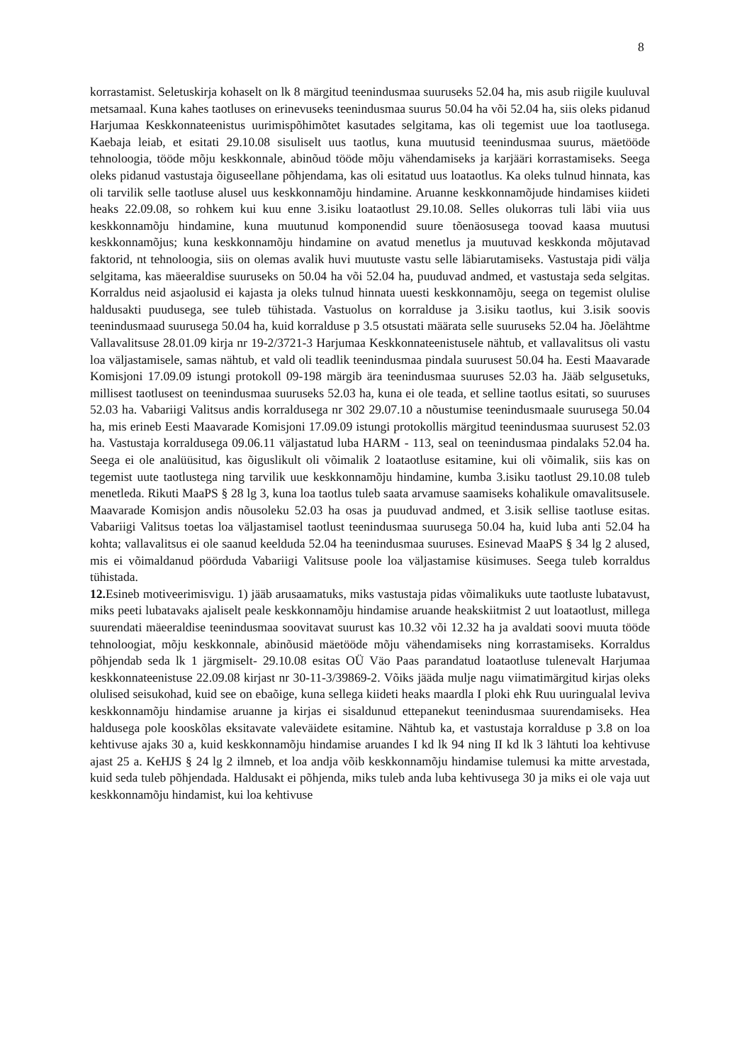8
korrastamist. Seletuskirja kohaselt on lk 8 märgitud teenindusmaa suuruseks 52.04 ha, mis asub riigile kuuluval metsamaal. Kuna kahes taotluses on erinevuseks teenindusmaa suurus 50.04 ha või 52.04 ha, siis oleks pidanud Harjumaa Keskkonnateenistus uurimispõhimõtet kasutades selgitama, kas oli tegemist uue loa taotlusega. Kaebaja leiab, et esitati 29.10.08 sisuliselt uus taotlus, kuna muutusid teenindusmaa suurus, mäetööde tehnoloogia, tööde mõju keskkonnale, abinõud tööde mõju vähendamiseks ja karjääri korrastamiseks. Seega oleks pidanud vastustaja õiguseellane põhjendama, kas oli esitatud uus loataotlus. Ka oleks tulnud hinnata, kas oli tarvilik selle taotluse alusel uus keskkonnamõju hindamine. Aruanne keskkonnamõjude hindamises kiideti heaks 22.09.08, so rohkem kui kuu enne 3.isiku loataotlust 29.10.08. Selles olukorras tuli läbi viia uus keskkonnamõju hindamine, kuna muutunud komponendid suure tõenäosusega toovad kaasa muutusi keskkonnamõjus; kuna keskkonnamõju hindamine on avatud menetlus ja muutuvad keskkonda mõjutavad faktorid, nt tehnoloogia, siis on olemas avalik huvi muutuste vastu selle läbiarutamiseks. Vastustaja pidi välja selgitama, kas mäeeraldise suuruseks on 50.04 ha või 52.04 ha, puuduvad andmed, et vastustaja seda selgitas. Korraldus neid asjaolusid ei kajasta ja oleks tulnud hinnata uuesti keskkonnamõju, seega on tegemist olulise haldusakti puudusega, see tuleb tühistada. Vastuolus on korralduse ja 3.isiku taotlus, kui 3.isik soovis teenindusmaad suurusega 50.04 ha, kuid korralduse p 3.5 otsustati määrata selle suuruseks 52.04 ha. Jõelähtme Vallavalitsuse 28.01.09 kirja nr 19-2/3721-3 Harjumaa Keskkonnateenistusele nähtub, et vallavalitsus oli vastu loa väljastamisele, samas nähtub, et vald oli teadlik teenindusmaa pindala suurusest 50.04 ha. Eesti Maavarade Komisjoni 17.09.09 istungi protokoll 09-198 märgib ära teenindusmaa suuruses 52.03 ha. Jääb selgusetuks, millisest taotlusest on teenindusmaa suuruseks 52.03 ha, kuna ei ole teada, et selline taotlus esitati, so suuruses 52.03 ha. Vabariigi Valitsus andis korraldusega nr 302 29.07.10 a nõustumise teenindusmaale suurusega 50.04 ha, mis erineb Eesti Maavarade Komisjoni 17.09.09 istungi protokollis märgitud teenindusmaa suurusest 52.03 ha. Vastustaja korraldusega 09.06.11 väljastatud luba HARM - 113, seal on teenindusmaa pindalaks 52.04 ha. Seega ei ole analüüsitud, kas õiguslikult oli võimalik 2 loataotluse esitamine, kui oli võimalik, siis kas on tegemist uute taotlustega ning tarvilik uue keskkonnamõju hindamine, kumba 3.isiku taotlust 29.10.08 tuleb menetleda. Rikuti MaaPS § 28 lg 3, kuna loa taotlus tuleb saata arvamuse saamiseks kohalikule omavalitsusele. Maavarade Komisjon andis nõusoleku 52.03 ha osas ja puuduvad andmed, et 3.isik sellise taotluse esitas. Vabariigi Valitsus toetas loa väljastamisel taotlust teenindusmaa suurusega 50.04 ha, kuid luba anti 52.04 ha kohta; vallavalitsus ei ole saanud keelduda 52.04 ha teenindusmaa suuruses. Esinevad MaaPS § 34 lg 2 alused, mis ei võimaldanud pöörduda Vabariigi Valitsuse poole loa väljastamise küsimuses. Seega tuleb korraldus tühistada.
12. Esineb motiveerimisvigu. 1) jääb arusaamatuks, miks vastustaja pidas võimalikuks uute taotluste lubatavust, miks peeti lubatavaks ajaliselt peale keskkonnamõju hindamise aruande heakskiitmist 2 uut loataotlust, millega suurendati mäeeraldise teenindusmaa soovitavat suurust kas 10.32 või 12.32 ha ja avaldati soovi muuta tööde tehnoloogiat, mõju keskkonnale, abinõusid mäetööde mõju vähendamiseks ning korrastamiseks. Korraldus põhjendab seda lk 1 järgmiselt- 29.10.08 esitas OÜ Väo Paas parandatud loataotluse tulenevalt Harjumaa keskkonnateenistuse 22.09.08 kirjast nr 30-11-3/39869-2. Võiks jääda mulje nagu viimatimärgitud kirjas oleks olulised seisukohad, kuid see on ebaõige, kuna sellega kiideti heaks maardla I ploki ehk Ruu uuringualal leviva keskkonnamõju hindamise aruanne ja kirjas ei sisaldunud ettepanekut teenindusmaa suurendamiseks. Hea haldusega pole kooskõlas eksitavate valeväidete esitamine. Nähtub ka, et vastustaja korralduse p 3.8 on loa kehtivuse ajaks 30 a, kuid keskkonnamõju hindamise aruandes I kd lk 94 ning II kd lk 3 lähtuti loa kehtivuse ajast 25 a. KeHJS § 24 lg 2 ilmneb, et loa andja võib keskkonnamõju hindamise tulemusi ka mitte arvestada, kuid seda tuleb põhjendada. Haldusakt ei põhjenda, miks tuleb anda luba kehtivusega 30 ja miks ei ole vaja uut keskkonnamõju hindamist, kui loa kehtivuse